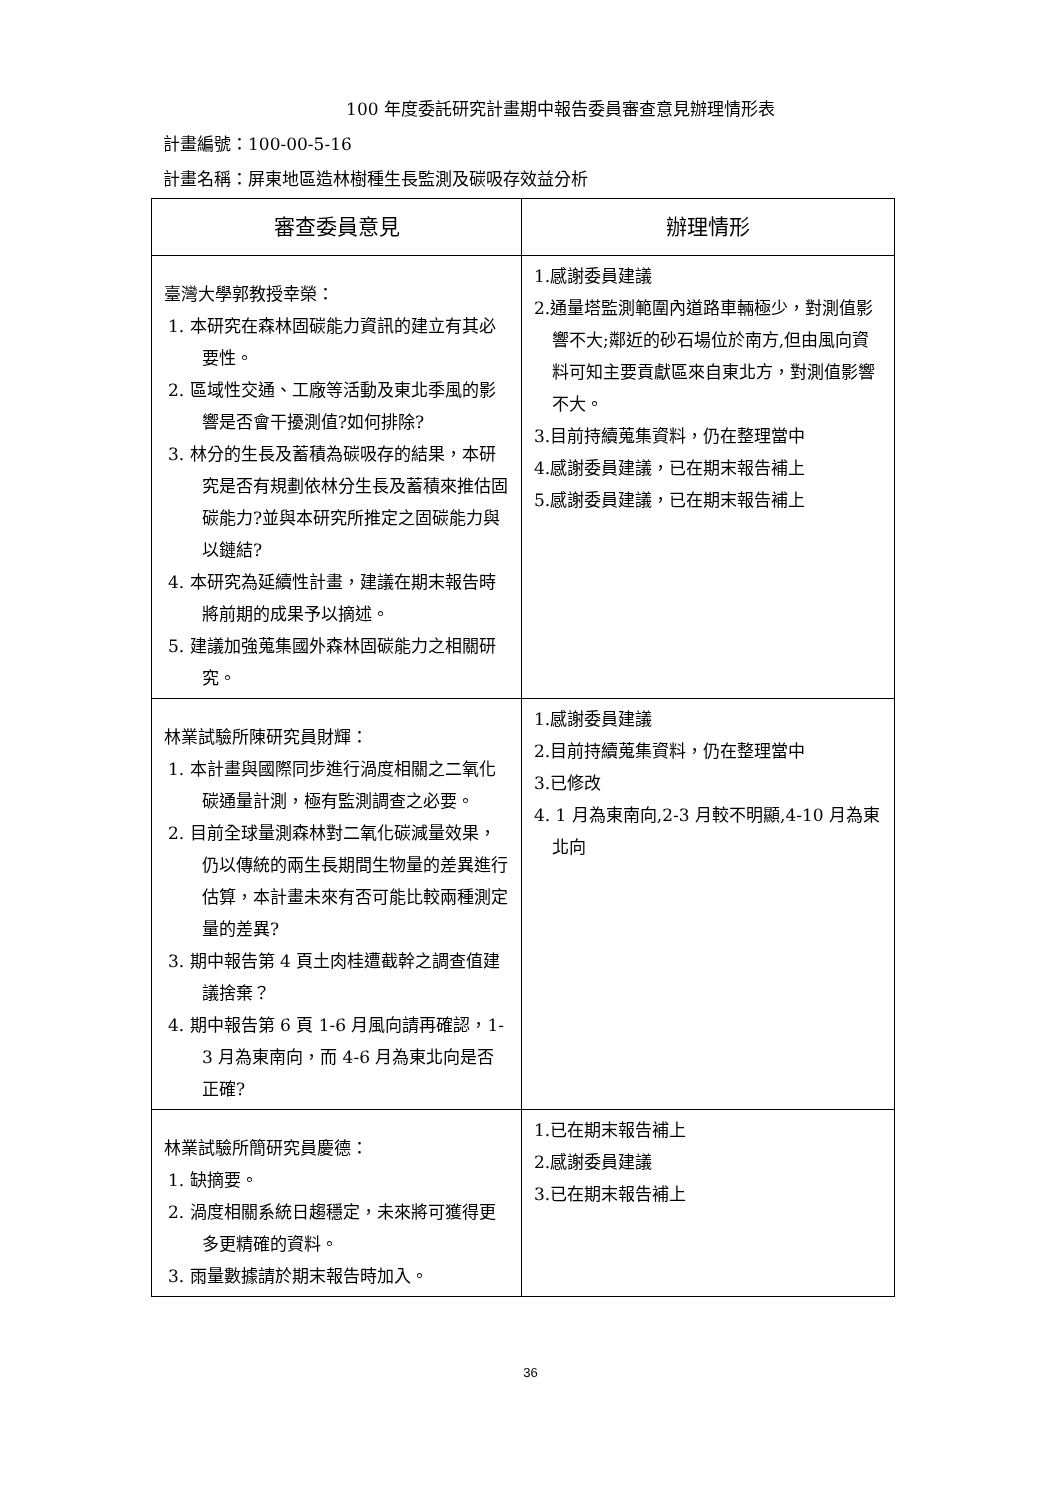100 年度委託研究計畫期中報告委員審查意見辦理情形表
計畫編號：100-00-5-16
計畫名稱：屏東地區造林樹種生長監測及碳吸存效益分析
| 審查委員意見 | 辦理情形 |
| --- | --- |
| 臺灣大學郭教授幸榮： 1. 本研究在森林固碳能力資訊的建立有其必要性。 2. 區域性交通、工廠等活動及東北季風的影響是否會干擾測值?如何排除? 3. 林分的生長及蓄積為碳吸存的結果，本研究是否有規劃依林分生長及蓄積來推估固碳能力?並與本研究所推定之固碳能力與以鏈結? 4. 本研究為延續性計畫，建議在期末報告時將前期的成果予以摘述。 5. 建議加強蒐集國外森林固碳能力之相關研究。 | 1.感謝委員建議 2.通量塔監測範圍內道路車輛極少，對測值影響不大;鄰近的砂石場位於南方,但由風向資料可知主要貢獻區來自東北方，對測值影響不大。 3.目前持續蒐集資料，仍在整理當中 4.感謝委員建議，已在期末報告補上 5.感謝委員建議，已在期末報告補上 |
| 林業試驗所陳研究員財輝： 1. 本計畫與國際同步進行渦度相關之二氧化碳通量計測，極有監測調查之必要。 2. 目前全球量測森林對二氧化碳減量效果，仍以傳統的兩生長期間生物量的差異進行估算，本計畫未來有否可能比較兩種測定量的差異? 3. 期中報告第 4 頁土肉桂遭截幹之調查值建議捨棄？ 4. 期中報告第 6 頁 1-6 月風向請再確認，1-3 月為東南向，而 4-6 月為東北向是否正確? | 1.感謝委員建議 2.目前持續蒐集資料，仍在整理當中 3.已修改 4. 1 月為東南向,2-3 月較不明顯,4-10 月為東北向 |
| 林業試驗所簡研究員慶德： 1. 缺摘要。 2. 渦度相關系統日趨穩定，未來將可獲得更多更精確的資料。 3. 雨量數據請於期末報告時加入。 | 1.已在期末報告補上 2.感謝委員建議 3.已在期末報告補上 |
36